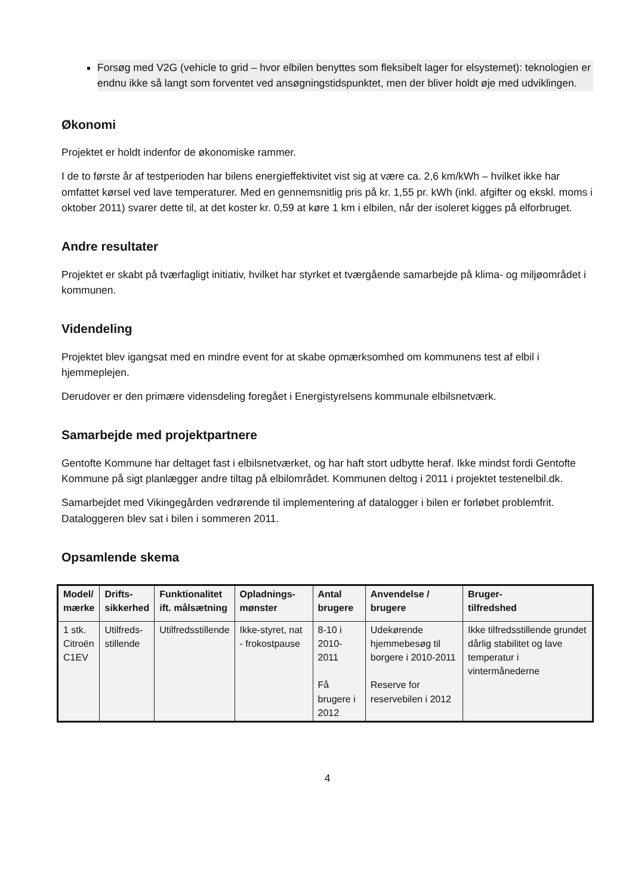Forsøg med V2G (vehicle to grid – hvor elbilen benyttes som fleksibelt lager for elsystemet): teknologien er endnu ikke så langt som forventet ved ansøgningstidspunktet, men der bliver holdt øje med udviklingen.
Økonomi
Projektet er holdt indenfor de økonomiske rammer.
I de to første år af testperioden har bilens energieffektivitet vist sig at være ca. 2,6 km/kWh – hvilket ikke har omfattet kørsel ved lave temperaturer. Med en gennemsnitlig pris på kr. 1,55 pr. kWh (inkl. afgifter og ekskl. moms i oktober 2011) svarer dette til, at det koster kr. 0,59 at køre 1 km i elbilen, når der isoleret kigges på elforbruget.
Andre resultater
Projektet er skabt på tværfagligt initiativ, hvilket har styrket et tværgående samarbejde på klima- og miljøområdet i kommunen.
Videndeling
Projektet blev igangsat med en mindre event for at skabe opmærksomhed om kommunens test af elbil i hjemmeplejen.
Derudover er den primære vidensdeling foregået i Energistyrelsens kommunale elbilsnetværk.
Samarbejde med projektpartnere
Gentofte Kommune har deltaget fast i elbilsnetværket, og har haft stort udbytte heraf. Ikke mindst fordi Gentofte Kommune på sigt planlægger andre tiltag på elbilområdet. Kommunen deltog i 2011 i projektet testenelbil.dk.
Samarbejdet med Vikingegården vedrørende til implementering af datalogger i bilen er forløbet problemfrit. Dataloggeren blev sat i bilen i sommeren 2011.
Opsamlende skema
| Model/ mærke | Drifts- sikkerhed | Funktionalitet ift. målsætning | Opladnings- mønster | Antal brugere | Anvendelse / brugere | Bruger- tilfredshed |
| --- | --- | --- | --- | --- | --- | --- |
| 1 stk. Citroën C1EV | Utilfreds- stillende | Utilfredsstillende | Ikke-styret, nat - frokostpause | 8-10 i 2010-2011 Få brugere i 2012 | Udekørende hjemmebesøg til borgere i 2010-2011 Reserve for reservebilen i 2012 | Ikke tilfredsstillende grundet dårlig stabilitet og lave temperatur i vintermånederne |
4